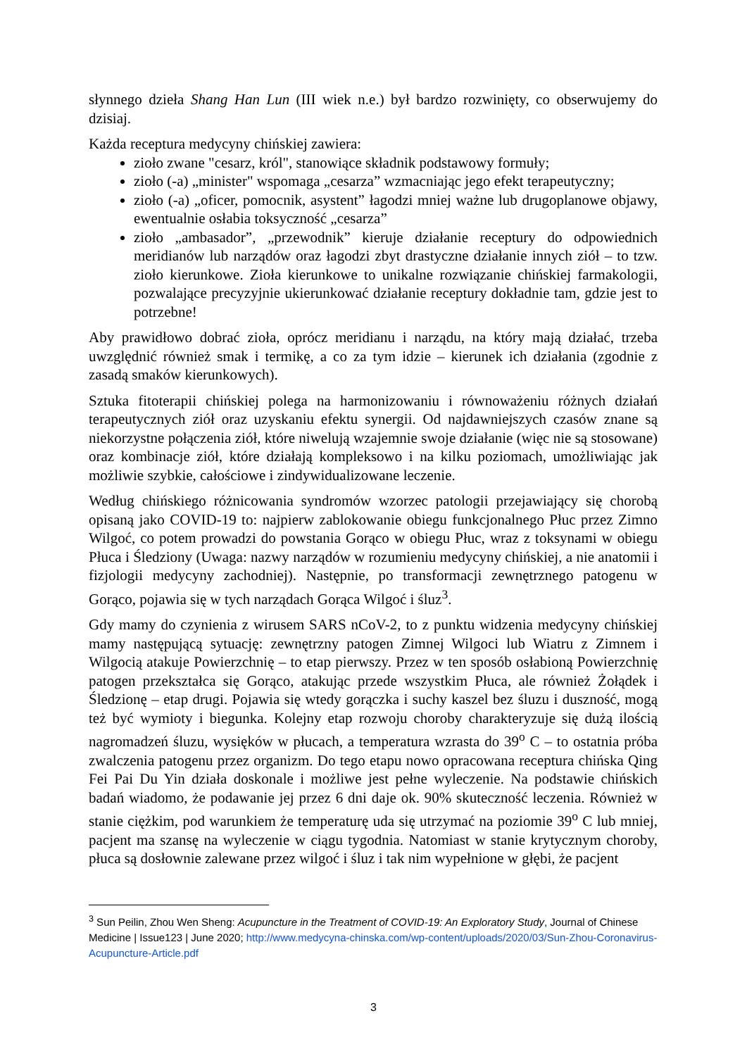słynnego dzieła Shang Han Lun (III wiek n.e.) był bardzo rozwinięty, co obserwujemy do dzisiaj.
Każda receptura medycyny chińskiej zawiera:
zioło zwane "cesarz, król", stanowiące składnik podstawowy formuły;
zioło (-a) „minister" wspomaga „cesarza” wzmacniając jego efekt terapeutyczny;
zioło (-a) „oficer, pomocnik, asystent” łagodzi mniej ważne lub drugoplanowe objawy, ewentualnie osłabia toksyczność „cesarza”
zioło „ambasador”, „przewodnik” kieruje działanie receptury do odpowiednich meridianów lub narządów oraz łagodzi zbyt drastyczne działanie innych ziół – to tzw. zioło kierunkowe. Zioła kierunkowe to unikalne rozwiązanie chińskiej farmakologii, pozwalające precyzyjnie ukierunkować działanie receptury dokładnie tam, gdzie jest to potrzebne!
Aby prawidłowo dobrać zioła, oprócz meridianu i narządu, na który mają działać, trzeba uwzględnić również smak i termikę, a co za tym idzie – kierunek ich działania (zgodnie z zasadą smaków kierunkowych).
Sztuka fitoterapii chińskiej polega na harmonizowaniu i równoważeniu różnych działań terapeutycznych ziół oraz uzyskaniu efektu synergii. Od najdawniejszych czasów znane są niekorzystne połączenia ziół, które niwelują wzajemnie swoje działanie (więc nie są stosowane) oraz kombinacje ziół, które działają kompleksowo i na kilku poziomach, umożliwiając jak możliwie szybkie, całościowe i zindywidualizowane leczenie.
Według chińskiego różnicowania syndromów wzorzec patologii przejawiający się chorobą opisaną jako COVID-19 to: najpierw zablokowanie obiegu funkcjonalnego Płuc przez Zimno Wilgoć, co potem prowadzi do powstania Gorąco w obiegu Płuc, wraz z toksynami w obiegu Płuca i Śledziony (Uwaga: nazwy narządów w rozumieniu medycyny chińskiej, a nie anatomii i fizjologii medycyny zachodniej). Następnie, po transformacji zewnętrznego patogenu w Gorąco, pojawia się w tych narządach Gorąca Wilgoć i śluz<sup>3</sup>.
Gdy mamy do czynienia z wirusem SARS nCoV-2, to z punktu widzenia medycyny chińskiej mamy następującą sytuację: zewnętrzny patogen Zimnej Wilgoci lub Wiatru z Zimnem i Wilgocią atakuje Powierzchnię – to etap pierwszy. Przez w ten sposób osłabioną Powierzchnię patogen przekształca się Gorąco, atakując przede wszystkim Płuca, ale również Żołądek i Śledzionę – etap drugi. Pojawia się wtedy gorączka i suchy kaszel bez śluzu i duszność, mogą też być wymioty i biegunka. Kolejny etap rozwoju choroby charakteryzuje się dużą ilością nagromadzeń śluzu, wysięków w płucach, a temperatura wzrasta do 39<sup>o</sup> C – to ostatnia próba zwalczenia patogenu przez organizm. Do tego etapu nowo opracowana receptura chińska Qing Fei Pai Du Yin działa doskonale i możliwe jest pełne wyleczenie. Na podstawie chińskich badań wiadomo, że podawanie jej przez 6 dni daje ok. 90% skuteczność leczenia. Również w stanie ciężkim, pod warunkiem że temperaturę uda się utrzymać na poziomie 39<sup>o</sup> C lub mniej, pacjent ma szansę na wyleczenie w ciągu tygodnia. Natomiast w stanie krytycznym choroby, płuca są dosłownie zalewane przez wilgoć i śluz i tak nim wypełnione w głębi, że pacjent
<sup>3</sup> Sun Peilin, Zhou Wen Sheng: Acupuncture in the Treatment of COVID-19: An Exploratory Study, Journal of Chinese Medicine | Issue123 | June 2020; http://www.medycyna-chinska.com/wp-content/uploads/2020/03/Sun-Zhou-Coronavirus-Acupuncture-Article.pdf
3